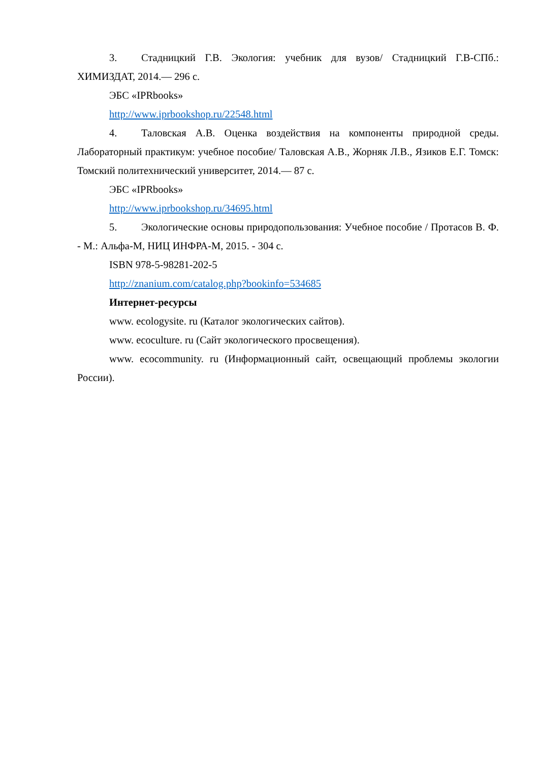3. Стадницкий Г.В. Экология: учебник для вузов/ Стадницкий Г.В-СПб.: ХИМИЗДАТ, 2014.— 296 с.
ЭБС «IPRbooks»
http://www.iprbookshop.ru/22548.html
4. Таловская А.В. Оценка воздействия на компоненты природной среды. Лабораторный практикум: учебное пособие/ Таловская А.В., Жорняк Л.В., Язиков Е.Г. Томск: Томский политехнический университет, 2014.— 87 с.
ЭБС «IPRbooks»
http://www.iprbookshop.ru/34695.html
5. Экологические основы природопользования: Учебное пособие / Протасов В. Ф. - М.: Альфа-М, НИЦ ИНФРА-М, 2015. - 304 с.
ISBN 978-5-98281-202-5
http://znanium.com/catalog.php?bookinfo=534685
Интернет-ресурсы
www. ecologysite. ru (Каталог экологических сайтов).
www. ecoculture. ru (Сайт экологического просвещения).
www. ecocommunity. ru (Информационный сайт, освещающий проблемы экологии России).